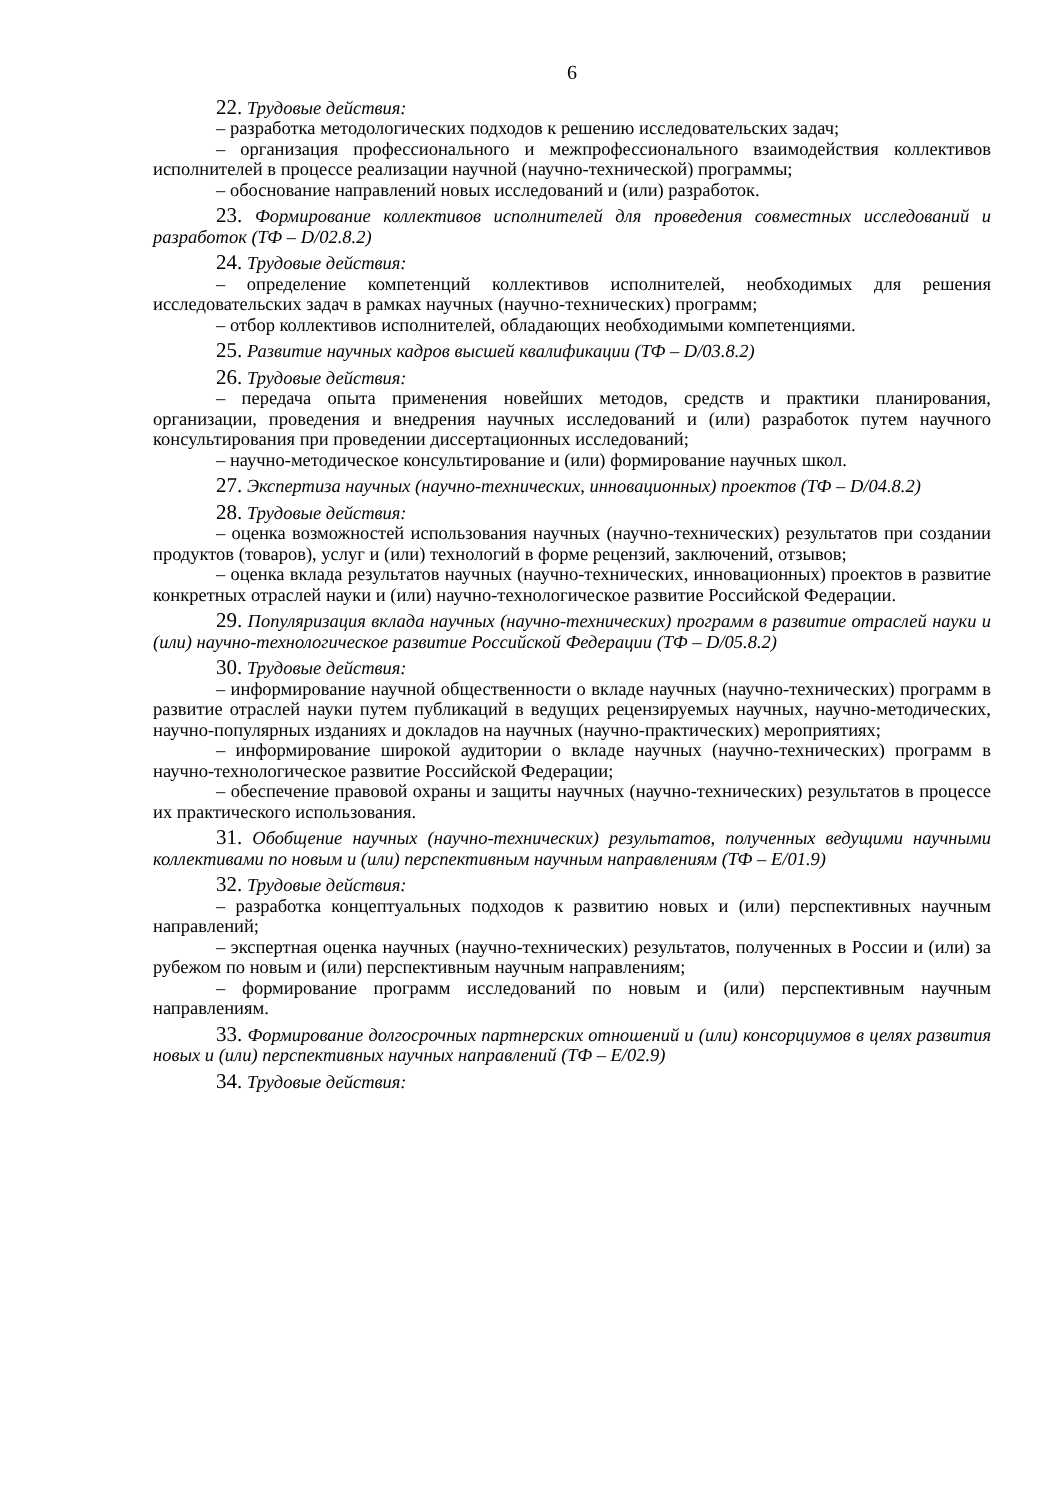6
22. Трудовые действия:
– разработка методологических подходов к решению исследовательских задач;
– организация профессионального и межпрофессионального взаимодействия коллективов исполнителей в процессе реализации научной (научно-технической) программы;
– обоснование направлений новых исследований и (или) разработок.
23. Формирование коллективов исполнителей для проведения совместных исследований и разработок (ТФ – D/02.8.2)
24. Трудовые действия:
– определение компетенций коллективов исполнителей, необходимых для решения исследовательских задач в рамках научных (научно-технических) программ;
– отбор коллективов исполнителей, обладающих необходимыми компетенциями.
25. Развитие научных кадров высшей квалификации (ТФ – D/03.8.2)
26. Трудовые действия:
– передача опыта применения новейших методов, средств и практики планирования, организации, проведения и внедрения научных исследований и (или) разработок путем научного консультирования при проведении диссертационных исследований;
– научно-методическое консультирование и (или) формирование научных школ.
27. Экспертиза научных (научно-технических, инновационных) проектов (ТФ – D/04.8.2)
28. Трудовые действия:
– оценка возможностей использования научных (научно-технических) результатов при создании продуктов (товаров), услуг и (или) технологий в форме рецензий, заключений, отзывов;
– оценка вклада результатов научных (научно-технических, инновационных) проектов в развитие конкретных отраслей науки и (или) научно-технологическое развитие Российской Федерации.
29. Популяризация вклада научных (научно-технических) программ в развитие отраслей науки и (или) научно-технологическое развитие Российской Федерации (ТФ – D/05.8.2)
30. Трудовые действия:
– информирование научной общественности о вкладе научных (научно-технических) программ в развитие отраслей науки путем публикаций в ведущих рецензируемых научных, научно-методических, научно-популярных изданиях и докладов на научных (научно-практических) мероприятиях;
– информирование широкой аудитории о вкладе научных (научно-технических) программ в научно-технологическое развитие Российской Федерации;
– обеспечение правовой охраны и защиты научных (научно-технических) результатов в процессе их практического использования.
31. Обобщение научных (научно-технических) результатов, полученных ведущими научными коллективами по новым и (или) перспективным научным направлениям (ТФ – E/01.9)
32. Трудовые действия:
– разработка концептуальных подходов к развитию новых и (или) перспективных научным направлений;
– экспертная оценка научных (научно-технических) результатов, полученных в России и (или) за рубежом по новым и (или) перспективным научным направлениям;
– формирование программ исследований по новым и (или) перспективным научным направлениям.
33. Формирование долгосрочных партнерских отношений и (или) консорциумов в целях развития новых и (или) перспективных научных направлений (ТФ – E/02.9)
34. Трудовые действия: